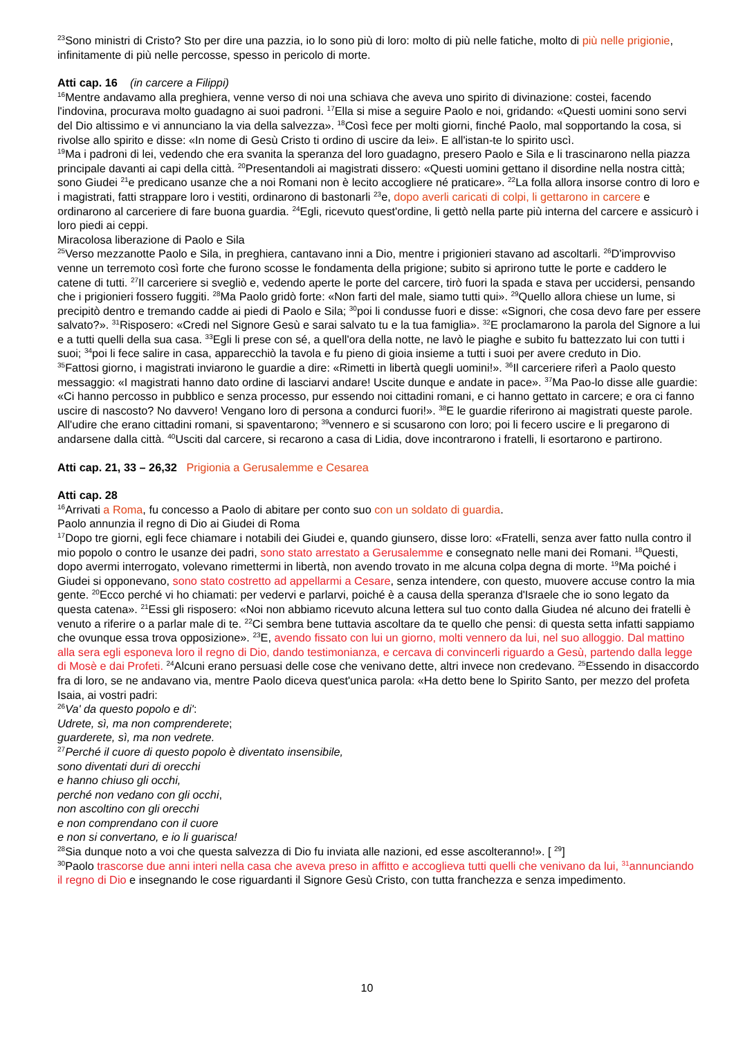<sup>23</sup> Sono ministri di Cristo? Sto per dire una pazzia, io lo sono più di loro: molto di più nelle fatiche, molto di più nelle prigionie, infinitamente di più nelle percosse, spesso in pericolo di morte.
Atti cap. 16 (in carcere a Filippi)
<sup>16</sup> Mentre andavamo alla preghiera, venne verso di noi una schiava che aveva uno spirito di divinazione: costei, facendo l'indovina, procurava molto guadagno ai suoi padroni. <sup>17</sup>Ella si mise a seguire Paolo e noi, gridando: «Questi uomini sono servi del Dio altissimo e vi annunciano la via della salvezza». <sup>18</sup>Così fece per molti giorni, finché Paolo, mal sopportando la cosa, si rivolse allo spirito e disse: «In nome di Gesù Cristo ti ordino di uscire da lei». E all'istan-te lo spirito uscì.
<sup>19</sup> Ma i padroni di lei, vedendo che era svanita la speranza del loro guadagno, presero Paolo e Sila e li trascinarono nella piazza principale davanti ai capi della città. <sup>20</sup>Presentandoli ai magistrati dissero: «Questi uomini gettano il disordine nella nostra città; sono Giudei <sup>21</sup>e predicano usanze che a noi Romani non è lecito accogliere né praticare». <sup>22</sup>La folla allora insorse contro di loro e i magistrati, fatti strappare loro i vestiti, ordinarono di bastonarli <sup>23</sup>e, dopo averli caricati di colpi, li gettarono in carcere e ordinarono al carceriere di fare buona guardia. <sup>24</sup>Egli, ricevuto quest'ordine, li gettò nella parte più interna del carcere e assicurò i loro piedi ai ceppi.
Miracolosa liberazione di Paolo e Sila
<sup>25</sup> Verso mezzanotte Paolo e Sila, in preghiera, cantavano inni a Dio, mentre i prigionieri stavano ad ascoltarli. <sup>26</sup>D'improvviso venne un terremoto così forte che furono scosse le fondamenta della prigione; subito si aprirono tutte le porte e caddero le catene di tutti. <sup>27</sup>Il carceriere si svegliò e, vedendo aperte le porte del carcere, tirò fuori la spada e stava per uccidersi, pensando che i prigionieri fossero fuggiti. <sup>28</sup>Ma Paolo gridò forte: «Non farti del male, siamo tutti qui». <sup>29</sup>Quello allora chiese un lume, si precipitò dentro e tremando cadde ai piedi di Paolo e Sila; <sup>30</sup>poi li condusse fuori e disse: «Signori, che cosa devo fare per essere salvato?». <sup>31</sup>Risposero: «Credi nel Signore Gesù e sarai salvato tu e la tua famiglia». <sup>32</sup>E proclamarono la parola del Signore a lui e a tutti quelli della sua casa. <sup>33</sup>Egli li prese con sé, a quell'ora della notte, ne lavò le piaghe e subito fu battezzato lui con tutti i suoi; <sup>34</sup>poi li fece salire in casa, apparecchiò la tavola e fu pieno di gioia insieme a tutti i suoi per avere creduto in Dio.
<sup>35</sup> Fattosi giorno, i magistrati inviarono le guardie a dire: «Rimetti in libertà quegli uomini!». <sup>36</sup>Il carceriere riferì a Paolo questo messaggio: «I magistrati hanno dato ordine di lasciarvi andare! Uscite dunque e andate in pace». <sup>37</sup>Ma Pao-lo disse alle guardie: «Ci hanno percosso in pubblico e senza processo, pur essendo noi cittadini romani, e ci hanno gettato in carcere; e ora ci fanno uscire di nascosto? No davvero! Vengano loro di persona a condurci fuori!». <sup>38</sup>E le guardie riferirono ai magistrati queste parole. All'udire che erano cittadini romani, si spaventarono; <sup>39</sup>vennero e si scusarono con loro; poi li fecero uscire e li pregarono di andarsene dalla città. <sup>40</sup>Usciti dal carcere, si recarono a casa di Lidia, dove incontrarono i fratelli, li esortarono e partirono.
Atti cap. 21, 33 – 26,32 Prigionia a Gerusalemme e Cesarea
Atti cap. 28
<sup>16</sup> Arrivati a Roma, fu concesso a Paolo di abitare per conto suo con un soldato di guardia.
Paolo annunzia il regno di Dio ai Giudei di Roma
<sup>17</sup> Dopo tre giorni, egli fece chiamare i notabili dei Giudei e, quando giunsero, disse loro: «Fratelli, senza aver fatto nulla contro il mio popolo o contro le usanze dei padri, sono stato arrestato a Gerusalemme e consegnato nelle mani dei Romani. <sup>18</sup>Questi, dopo avermi interrogato, volevano rimettermi in libertà, non avendo trovato in me alcuna colpa degna di morte. <sup>19</sup>Ma poiché i Giudei si opponevano, sono stato costretto ad appellarmi a Cesare, senza intendere, con questo, muovere accuse contro la mia gente. <sup>20</sup>Ecco perché vi ho chiamati: per vedervi e parlarvi, poiché è a causa della speranza d'Israele che io sono legato da questa catena». <sup>21</sup>Essi gli risposero: «Noi non abbiamo ricevuto alcuna lettera sul tuo conto dalla Giudea né alcuno dei fratelli è venuto a riferire o a parlar male di te. <sup>22</sup>Ci sembra bene tuttavia ascoltare da te quello che pensi: di questa setta infatti sappiamo che ovunque essa trova opposizione». <sup>23</sup>E, avendo fissato con lui un giorno, molti vennero da lui, nel suo alloggio. Dal mattino alla sera egli esponeva loro il regno di Dio, dando testimonianza, e cercava di convincerli riguardo a Gesù, partendo dalla legge di Mosè e dai Profeti. <sup>24</sup>Alcuni erano persuasi delle cose che venivano dette, altri invece non credevano. <sup>25</sup>Essendo in disaccordo fra di loro, se ne andavano via, mentre Paolo diceva quest'unica parola: «Ha detto bene lo Spirito Santo, per mezzo del profeta Isaia, ai vostri padri:
<sup>26</sup> Va' da questo popolo e di':
Udrete, sì, ma non comprenderete;
guarderete, sì, ma non vedrete.
<sup>27</sup> Perché il cuore di questo popolo è diventato insensibile,
sono diventati duri di orecchi
e hanno chiuso gli occhi,
perché non vedano con gli occhi,
non ascoltino con gli orecchi
e non comprendano con il cuore
e non si convertano, e io li guarisca!
<sup>28</sup> Sia dunque noto a voi che questa salvezza di Dio fu inviata alle nazioni, ed esse ascolteranno!». [ <sup>29</sup>]
<sup>30</sup> Paolo trascorse due anni interi nella casa che aveva preso in affitto e accoglieva tutti quelli che venivano da lui, <sup>31</sup>annunciando il regno di Dio e insegnando le cose riguardanti il Signore Gesù Cristo, con tutta franchezza e senza impedimento.
10